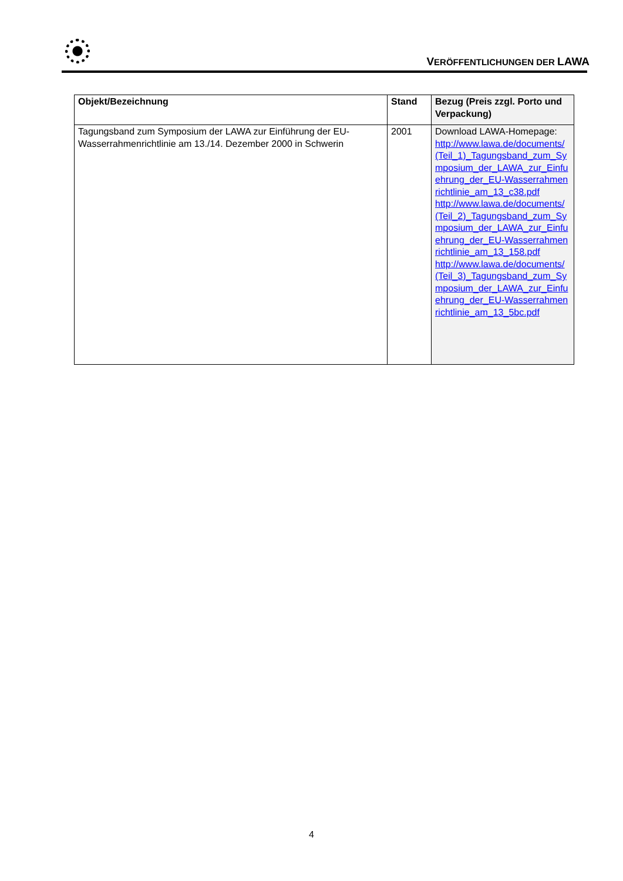VERÖFFENTLICHUNGEN DER LAWA
| Objekt/Bezeichnung | Stand | Bezug (Preis zzgl. Porto und Verpackung) |
| --- | --- | --- |
| Tagungsband zum Symposium der LAWA zur Einführung der EU-Wasserrahmenrichtlinie am 13./14. Dezember 2000 in Schwerin | 2001 | Download LAWA-Homepage: http://www.lawa.de/documents/(Teil_1)_Tagungsband_zum_Symposium_der_LAWA_zur_Einfuehrung_der_EU-Wasserrahmenrichtlinie_am_13_c38.pdf http://www.lawa.de/documents/(Teil_2)_Tagungsband_zum_Symposium_der_LAWA_zur_Einfuehrung_der_EU-Wasserrahmenrichtlinie_am_13_158.pdf http://www.lawa.de/documents/(Teil_3)_Tagungsband_zum_Symposium_der_LAWA_zur_Einfuehrung_der_EU-Wasserrahmenrichtlinie_am_13_5bc.pdf |
4